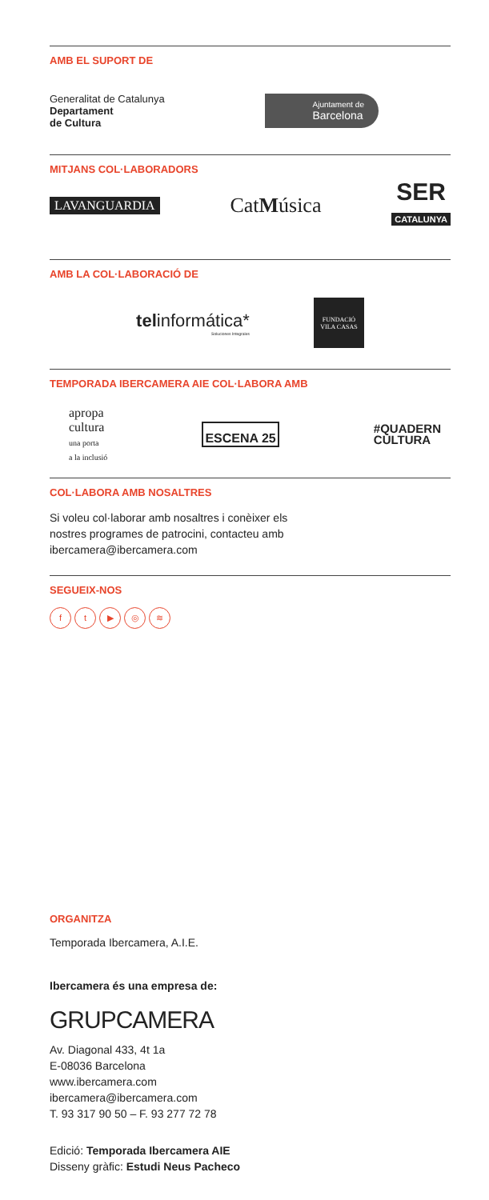AMB EL SUPORT DE
Generalitat de Catalunya
Departament
de Cultura
Ajuntament de
Barcelona
MITJANS COL·LABORADORS
LAVANGUARDIA
CatMúsica
SER
CATALUNYA
AMB LA COL·LABORACIÓ DE
telinformática*
Soluciones Integrales
FUNDACIÓ
VILA CASAS
TEMPORADA IBERCAMERA AIE COL·LABORA AMB
apropa
cultura
una porta
a la inclusió
ESCENA 25
#QUADERN
CULTURA
COL·LABORA AMB NOSALTRES
Si voleu col·laborar amb nosaltres i conèixer els
nostres programes de patrocini, contacteu amb
ibercamera@ibercamera.com
SEGUEIX-NOS
ft ▶ ◎ ≋
ORGANITZA
Temporada Ibercamera, A.I.E.
Ibercamera és una empresa de:
GRUPCAMERA
Av. Diagonal 433, 4t 1a
E-08036 Barcelona
www.ibercamera.com
ibercamera@ibercamera.com
T. 93 317 90 50 – F. 93 277 72 78
Edició: Temporada Ibercamera AIE
Disseny gràfic: Estudi Neus Pacheco